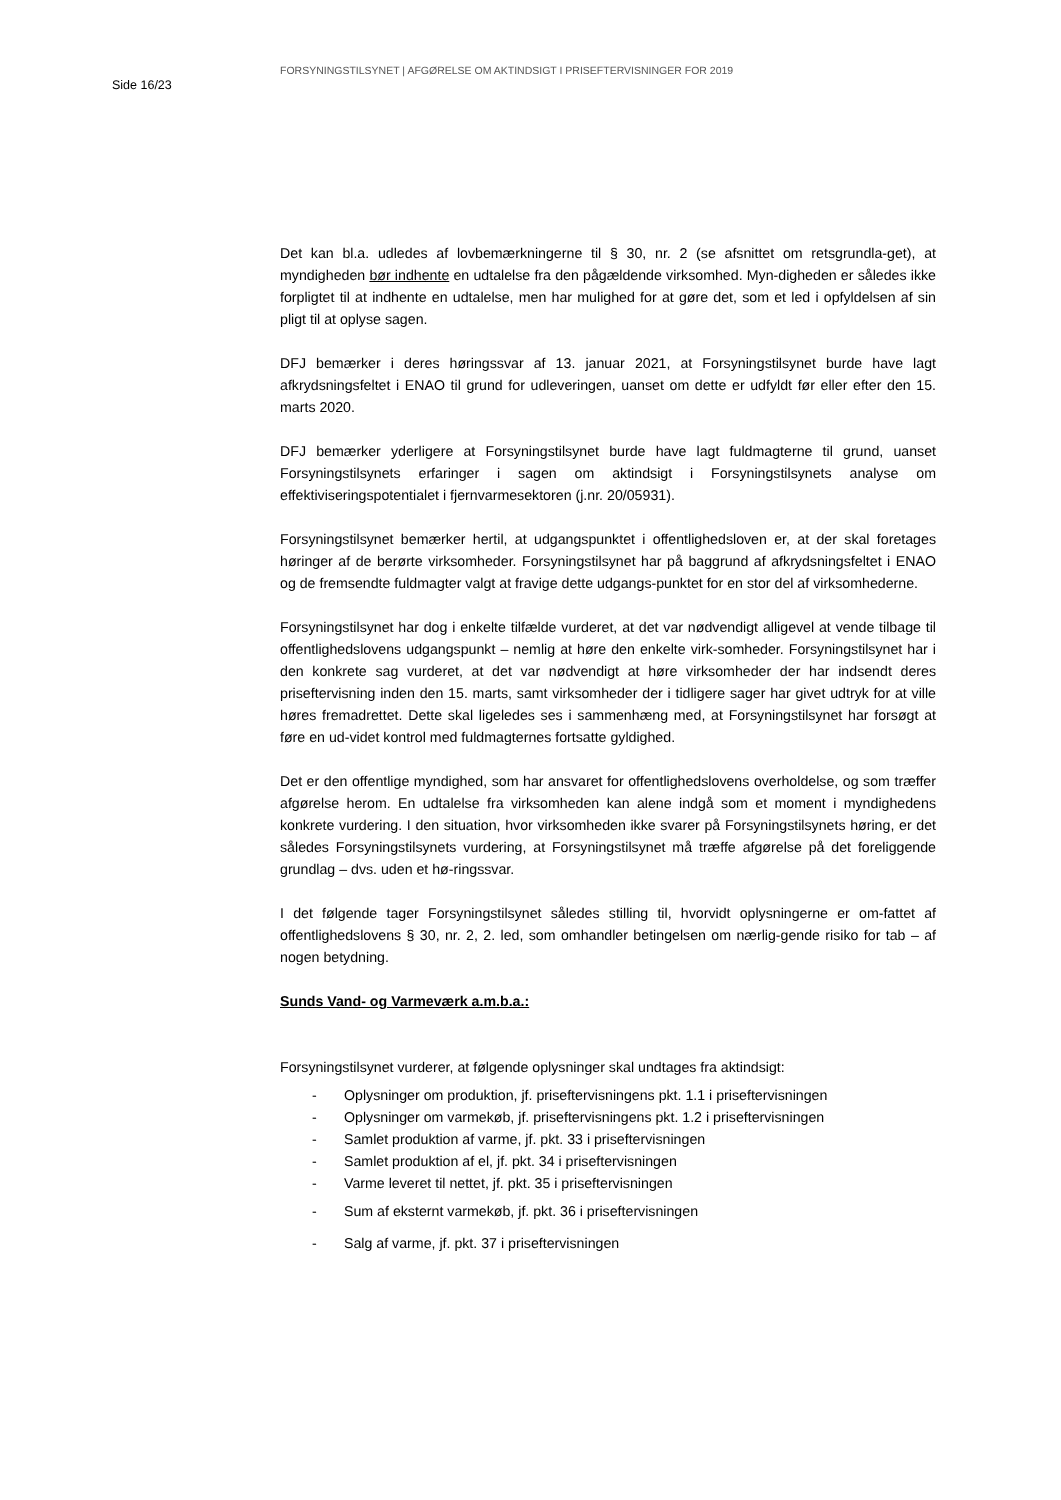Side 16/23
FORSYNINGSTILSYNET | AFGØRELSE OM AKTINDSIGT I PRISEFTERVISNINGER FOR 2019
Det kan bl.a. udledes af lovbemærkningerne til § 30, nr. 2 (se afsnittet om retsgrundla-get), at myndigheden bør indhente en udtalelse fra den pågældende virksomhed. Myn-digheden er således ikke forpligtet til at indhente en udtalelse, men har mulighed for at gøre det, som et led i opfyldelsen af sin pligt til at oplyse sagen.
DFJ bemærker i deres høringssvar af 13. januar 2021, at Forsyningstilsynet burde have lagt afkrydsningsfeltet i ENAO til grund for udleveringen, uanset om dette er udfyldt før eller efter den 15. marts 2020.
DFJ bemærker yderligere at Forsyningstilsynet burde have lagt fuldmagterne til grund, uanset Forsyningstilsynets erfaringer i sagen om aktindsigt i Forsyningstilsynets analyse om effektiviseringspotentialet i fjernvarmesektoren (j.nr. 20/05931).
Forsyningstilsynet bemærker hertil, at udgangspunktet i offentlighedsloven er, at der skal foretages høringer af de berørte virksomheder. Forsyningstilsynet har på baggrund af afkrydsningsfeltet i ENAO og de fremsendte fuldmagter valgt at fravige dette udgangs-punktet for en stor del af virksomhederne.
Forsyningstilsynet har dog i enkelte tilfælde vurderet, at det var nødvendigt alligevel at vende tilbage til offentlighedslovens udgangspunkt – nemlig at høre den enkelte virk-somheder. Forsyningstilsynet har i den konkrete sag vurderet, at det var nødvendigt at høre virksomheder der har indsendt deres priseftervisning inden den 15. marts, samt virksomheder der i tidligere sager har givet udtryk for at ville høres fremadrettet. Dette skal ligeledes ses i sammenhæng med, at Forsyningstilsynet har forsøgt at føre en ud-videt kontrol med fuldmagternes fortsatte gyldighed.
Det er den offentlige myndighed, som har ansvaret for offentlighedslovens overholdelse, og som træffer afgørelse herom. En udtalelse fra virksomheden kan alene indgå som et moment i myndighedens konkrete vurdering. I den situation, hvor virksomheden ikke svarer på Forsyningstilsynets høring, er det således Forsyningstilsynets vurdering, at Forsyningstilsynet må træffe afgørelse på det foreliggende grundlag – dvs. uden et hø-ringssvar.
I det følgende tager Forsyningstilsynet således stilling til, hvorvidt oplysningerne er om-fattet af offentlighedslovens § 30, nr. 2, 2. led, som omhandler betingelsen om nærlig-gende risiko for tab – af nogen betydning.
Sunds Vand- og Varmeværk a.m.b.a.:
Forsyningstilsynet vurderer, at følgende oplysninger skal undtages fra aktindsigt:
- Oplysninger om produktion, jf. priseftervisningens pkt. 1.1 i priseftervisningen
- Oplysninger om varmekøb, jf. priseftervisningens pkt. 1.2 i priseftervisningen
- Samlet produktion af varme, jf. pkt. 33 i priseftervisningen
- Samlet produktion af el, jf. pkt. 34 i priseftervisningen
- Varme leveret til nettet, jf. pkt. 35 i priseftervisningen
- Sum af eksternt varmekøb, jf. pkt. 36 i priseftervisningen
- Salg af varme, jf. pkt. 37 i priseftervisningen